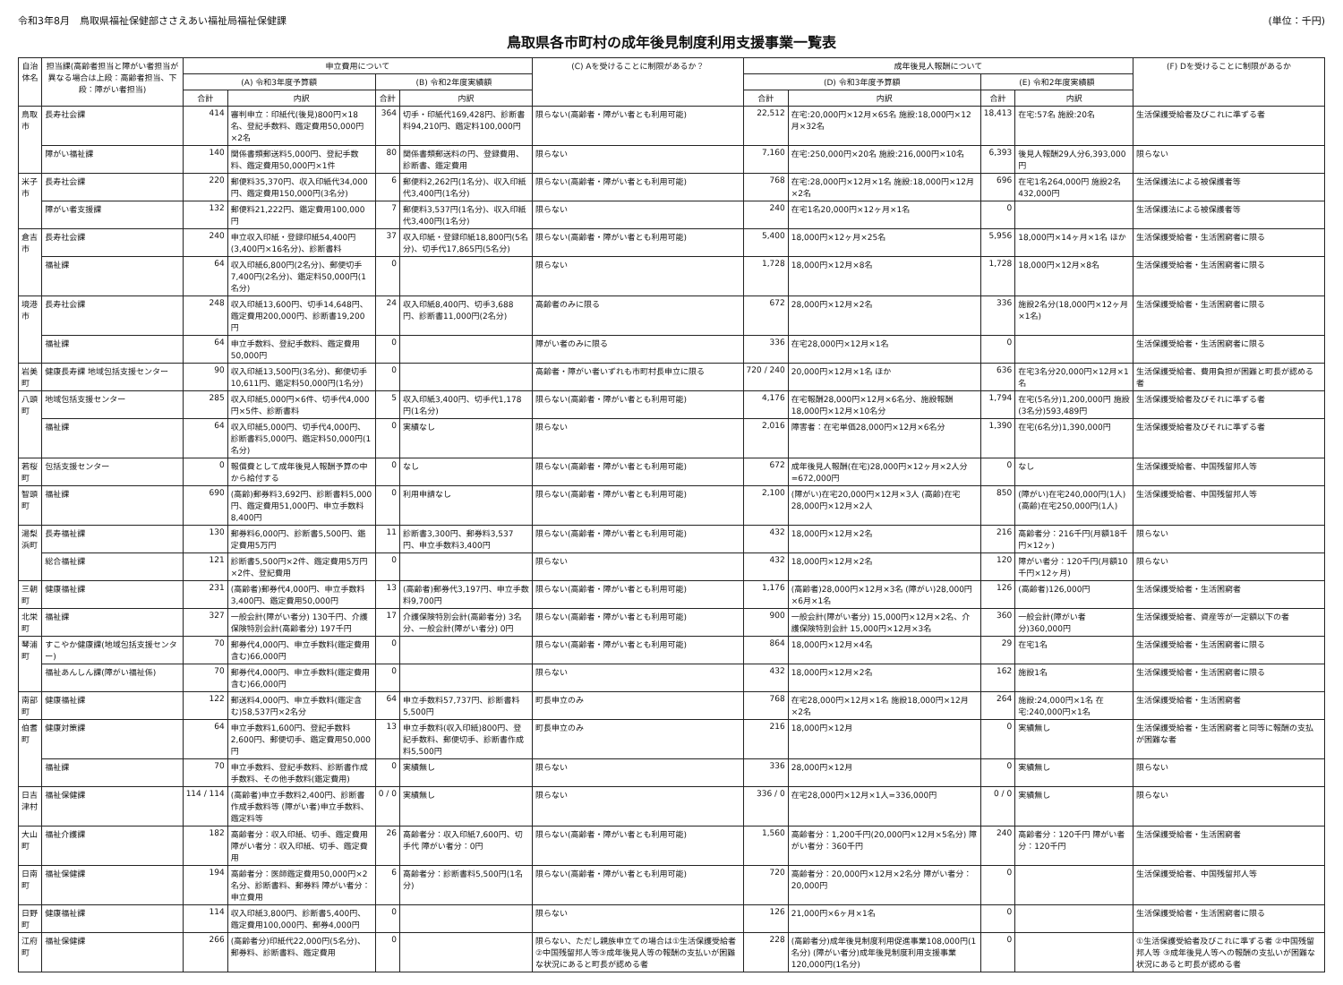令和3年8月　鳥取県福祉保健部ささえあい福祉局福祉保健課 (単位：千円)
鳥取県各市町村の成年後見制度利用支援事業一覧表
| 自治体名 | 担当課(高齢者担当と障がい者担当が異なる場合は上段：高齢者担当、下段：障がい者担当) | 申立費用について | | | | (C) Aを受けることに制限があるか？ | 成年後見人報酬について | | | | (F) Dを受けることに制限があるか |
| --- | --- | --- | --- | --- | --- | --- | --- | --- | --- | --- | --- |
| | | (A) 令和3年度予算額 | | (B) 令和2年度実績額 | | | (D) 令和3年度予算額 | | (E) 令和2年度実績額 | | |
| | | 合計 | 内訳 | 合計 | 内訳 | | 合計 | 内訳 | 合計 | 内訳 | |
| 鳥取市 | 長寿社会課 | 414 | 審判申立：印紙代(後見)800円×18名、登記手数料、鑑定費用50,000円×2名 | 364 | 切手・印紙代169,428円、診断書料94,210円、鑑定料100,000円 | 限らない(高齢者・障がい者とも利用可能) | 22,512 | 在宅:20,000円×12月×65名 施設:18,000円×12月×32名 | 18,413 | 在宅:57名 施設:20名 | 生活保護受給者及びこれに準ずる者 |
| | 障がい福祉課 | 140 | 関係書類郵送料5,000円、登記手数料、鑑定費用50,000円×1件 | 80 | 関係書類郵送料の円、登録費用、診断書、鑑定費用 | 限らない | 7,160 | 在宅:250,000円×20名 施設:216,000円×10名 | 6,393 | 後見人報酬29人分6,393,000円 | 限らない |
| 米子市 | 長寿社会課 | 220 | 郵便料35,370円、収入印紙代34,000円、鑑定費用150,000円(3名分) | 6 | 郵便料2,262円(1名分)、収入印紙代3,400円(1名分) | 限らない(高齢者・障がい者とも利用可能) | 768 | 在宅:28,000円×12月×1名 施設:18,000円×12月×2名 | 696 | 在宅1名264,000円 施設2名432,000円 | 生活保護法による被保護者等 |
| | 障がい者支援課 | 132 | 郵便料21,222円、鑑定費用100,000円 | 7 | 郵便料3,537円(1名分)、収入印紙代3,400円(1名分) | 限らない | 240 | 在宅1名20,000円×12ヶ月×1名 | 0 | | 生活保護法による被保護者等 |
| 倉吉市 | 長寿社会課 | 240 | 申立収入印紙・登録印紙54,400円(3,400円×16名分)、診断書料 | 37 | 収入印紙・登録印紙18,800円(5名分)、切手代17,865円(5名分) | 限らない(高齢者・障がい者とも利用可能) | 5,400 | 18,000円×12ヶ月×25名 | 5,956 | 18,000円×14ヶ月×1名 ほか | 生活保護受給者・生活困窮者に限る |
| | 福祉課 | 64 | 収入印紙6,800円(2名分)、郵便切手7,400円(2名分)、鑑定料50,000円(1名分) | 0 | | 限らない | 1,728 | 18,000円×12月×8名 | 1,728 | 18,000円×12月×8名 | 生活保護受給者・生活困窮者に限る |
| 境港市 | 長寿社会課 | 248 | 収入印紙13,600円、切手14,648円、鑑定費用200,000円、診断書19,200円 | 24 | 収入印紙8,400円、切手3,688円、診断書11,000円(2名分) | 高齢者のみに限る | 672 | 28,000円×12月×2名 | 336 | 施設2名分(18,000円×12ヶ月×1名) | 生活保護受給者・生活困窮者に限る |
| | 福祉課 | 64 | 申立手数料、登記手数料、鑑定費用50,000円 | 0 | | 障がい者のみに限る | 336 | 在宅28,000円×12月×1名 | 0 | | 生活保護受給者・生活困窮者に限る |
| 岩美町 | 健康長寿課 地域包括支援センター | 90 | 収入印紙13,500円(3名分)、郵便切手10,611円、鑑定料50,000円(1名分) | 0 | | 高齢者・障がい者いずれも市町村長申立に限る | 720 / 240 | 20,000円×12月×1名 ほか | 636 | 在宅3名分20,000円×12月×1名 | 生活保護受給者、費用負担が困難と町長が認める者 |
| 八頭町 | 地域包括支援センター | 285 | 収入印紙5,000円×6件、切手代4,000円×5件、診断書料 | 5 | 収入印紙3,400円、切手代1,178円(1名分) | 限らない(高齢者・障がい者とも利用可能) | 4,176 | 在宅報酬28,000円×12月×6名分、施設報酬18,000円×12月×10名分 | 1,794 | 在宅(5名分)1,200,000円 施設(3名分)593,489円 | 生活保護受給者及びそれに準ずる者 |
| | 福祉課 | 64 | 収入印紙5,000円、切手代4,000円、診断書料5,000円、鑑定料50,000円(1名分) | 0 | 実績なし | 限らない | 2,016 | 障害者：在宅単価28,000円×12月×6名分 | 1,390 | 在宅(6名分)1,390,000円 | 生活保護受給者及びそれに準ずる者 |
| 若桜町 | 包括支援センター | 0 | 報償費として成年後見人報酬予算の中から給付する | 0 | なし | 限らない(高齢者・障がい者とも利用可能) | 672 | 成年後見人報酬(在宅)28,000円×12ヶ月×2人分=672,000円 | 0 | なし | 生活保護受給者、中国残留邦人等 |
| 智頭町 | 福祉課 | 690 | (高齢)郵券料3,692円、診断書料5,000円、鑑定費用51,000円、申立手数料8,400円 | 0 | 利用申請なし | 限らない(高齢者・障がい者とも利用可能) | 2,100 | (障がい)在宅20,000円×12月×3人 (高齢)在宅28,000円×12月×2人 | 850 | (障がい)在宅240,000円(1人) (高齢)在宅250,000円(1人) | 生活保護受給者、中国残留邦人等 |
| 湯梨浜町 | 長寿福祉課 | 130 | 郵券料6,000円、診断書5,500円、鑑定費用5万円 | 11 | 診断書3,300円、郵券料3,537円、申立手数料3,400円 | 限らない(高齢者・障がい者とも利用可能) | 432 | 18,000円×12月×2名 | 216 | 高齢者分：216千円(月額18千円×12ヶ) | 限らない |
| | 総合福祉課 | 121 | 診断書5,500円×2件、鑑定費用5万円×2件、登記費用 | 0 | | 限らない | 432 | 18,000円×12月×2名 | 120 | 障がい者分：120千円(月額10千円×12ヶ月) | 限らない |
| 三朝町 | 健康福祉課 | 231 | (高齢者)郵券代4,000円、申立手数料3,400円、鑑定費用50,000円 | 13 | (高齢者)郵券代3,197円、申立手数料9,700円 | 限らない(高齢者・障がい者とも利用可能) | 1,176 | (高齢者)28,000円×12月×3名 (障がい)28,000円×6月×1名 | 126 | (高齢者)126,000円 | 生活保護受給者・生活困窮者 |
| 北栄町 | 福祉課 | 327 | 一般会計(障がい者分) 130千円、介護保険特別会計(高齢者分) 197千円 | 17 | 介護保険特別会計(高齢者分) 3名分、一般会計(障がい者分) 0円 | 限らない(高齢者・障がい者とも利用可能) | 900 | 一般会計(障がい者分) 15,000円×12月×2名、介護保険特別会計 15,000円×12月×3名 | 360 | 一般会計(障がい者分)360,000円 | 生活保護受給者、資産等が一定額以下の者 |
| 琴浦町 | すこやか健康課(地域包括支援センター) | 70 | 郵券代4,000円、申立手数料(鑑定費用含む)66,000円 | 0 | | 限らない(高齢者・障がい者とも利用可能) | 864 | 18,000円×12月×4名 | 29 | 在宅1名 | 生活保護受給者・生活困窮者に限る |
| | 福祉あんしん課(障がい福祉係) | 70 | 郵券代4,000円、申立手数料(鑑定費用含む)66,000円 | 0 | | 限らない | 432 | 18,000円×12月×2名 | 162 | 施設1名 | 生活保護受給者・生活困窮者に限る |
| 南部町 | 健康福祉課 | 122 | 郵送料4,000円、申立手数料(鑑定含む)58,537円×2名分 | 64 | 申立手数料57,737円、診断書料5,500円 | 町長申立のみ | 768 | 在宅28,000円×12月×1名 施設18,000円×12月×2名 | 264 | 施設:24,000円×1名 在宅:240,000円×1名 | 生活保護受給者・生活困窮者 |
| 伯耆町 | 健康対策課 | 64 | 申立手数料1,600円、登記手数料2,600円、郵便切手、鑑定費用50,000円 | 13 | 申立手数料(収入印紙)800円、登記手数料、郵便切手、診断書作成料5,500円 | 町長申立のみ | 216 | 18,000円×12月 | 0 | 実績無し | 生活保護受給者・生活困窮者と同等に報酬の支払が困難な者 |
| | 福祉課 | 70 | 申立手数料、登記手数料、診断書作成手数料、その他手数料(鑑定費用) | 0 | 実績無し | 限らない | 336 | 28,000円×12月 | 0 | 実績無し | 限らない |
| 日吉津村 | 福祉保健課 | 114 / 114 | (高齢者)申立手数料2,400円、診断書作成手数料等 (障がい者)申立手数料、鑑定料等 | 0 / 0 | 実績無し | 限らない | 336 / 0 | 在宅28,000円×12月×1人=336,000円 | 0 / 0 | 実績無し | 限らない |
| 大山町 | 福祉介護課 | 182 | 高齢者分：収入印紙、切手、鑑定費用 障がい者分：収入印紙、切手、鑑定費用 | 26 | 高齢者分：収入印紙7,600円、切手代 障がい者分：0円 | 限らない(高齢者・障がい者とも利用可能) | 1,560 | 高齢者分：1,200千円(20,000円×12月×5名分) 障がい者分：360千円 | 240 | 高齢者分：120千円 障がい者分：120千円 | 生活保護受給者・生活困窮者 |
| 日南町 | 福祉保健課 | 194 | 高齢者分：医師鑑定費用50,000円×2名分、診断書料、郵券料 障がい者分：申立費用 | 6 | 高齢者分：診断書料5,500円(1名分) | 限らない(高齢者・障がい者とも利用可能) | 720 | 高齢者分：20,000円×12月×2名分 障がい者分：20,000円 | 0 | | 生活保護受給者、中国残留邦人等 |
| 日野町 | 健康福祉課 | 114 | 収入印紙3,800円、診断書5,400円、鑑定費用100,000円、郵券4,000円 | 0 | | 限らない | 126 | 21,000円×6ヶ月×1名 | 0 | | 生活保護受給者・生活困窮者に限る |
| 江府町 | 福祉保健課 | 266 | (高齢者分)印紙代22,000円(5名分)、郵券料、診断書料、鑑定費用 | 0 | | 限らない、ただし親族申立ての場合は①生活保護受給者②中国残留邦人等③成年後見人等の報酬の支払いが困難な状況にあると町長が認める者 | 228 | (高齢者分)成年後見制度利用促進事業108,000円(1名分) (障がい者分)成年後見制度利用支援事業120,000円(1名分) | 0 | | ①生活保護受給者及びこれに準ずる者 ②中国残留邦人等 ③成年後見人等への報酬の支払いが困難な状況にあると町長が認める者 |